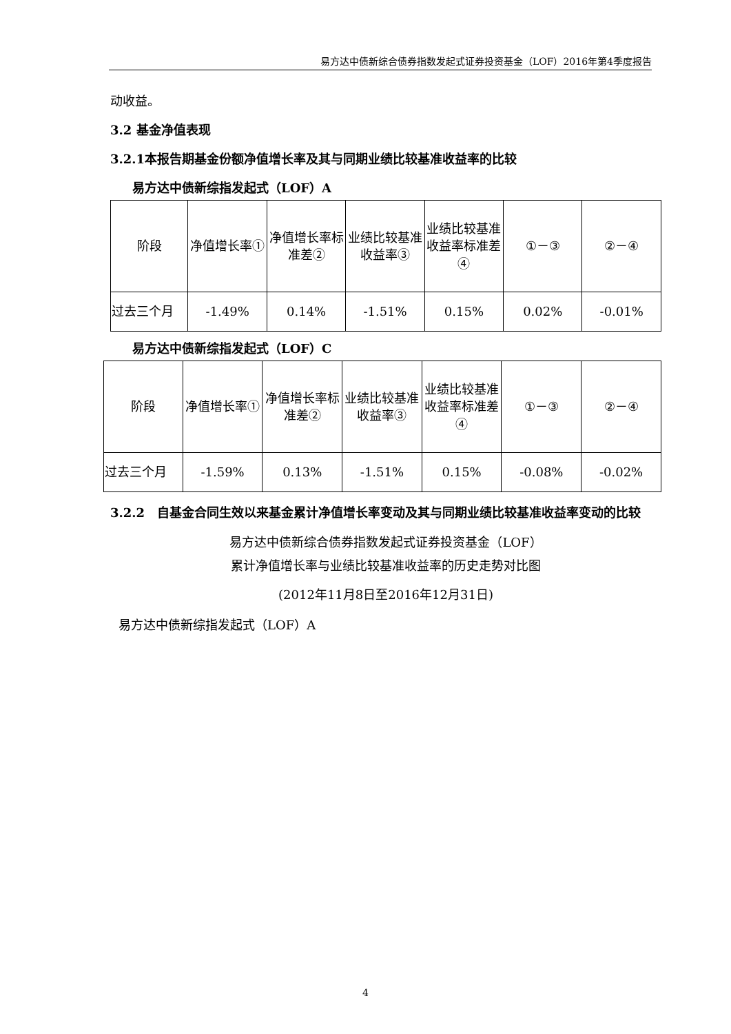易方达中债新综合债券指数发起式证券投资基金（LOF）2016年第4季度报告
动收益。
3.2 基金净值表现
3.2.1本报告期基金份额净值增长率及其与同期业绩比较基准收益率的比较
易方达中债新综指发起式（LOF）A
| 阶段 | 净值增长率① | 净值增长率标准差② | 业绩比较基准收益率③ | 业绩比较基准收益率标准差④ | ①－③ | ②－④ |
| 过去三个月 | -1.49% | 0.14% | -1.51% | 0.15% | 0.02% | -0.01% |
易方达中债新综指发起式（LOF）C
| 阶段 | 净值增长率① | 净值增长率标准差② | 业绩比较基准收益率③ | 业绩比较基准收益率标准差④ | ①－③ | ②－④ |
| 过去三个月 | -1.59% | 0.13% | -1.51% | 0.15% | -0.08% | -0.02% |
3.2.2　自基金合同生效以来基金累计净值增长率变动及其与同期业绩比较基准收益率变动的比较
易方达中债新综合债券指数发起式证券投资基金（LOF）
累计净值增长率与业绩比较基准收益率的历史走势对比图
(2012年11月8日至2016年12月31日)
易方达中债新综指发起式（LOF）A
4